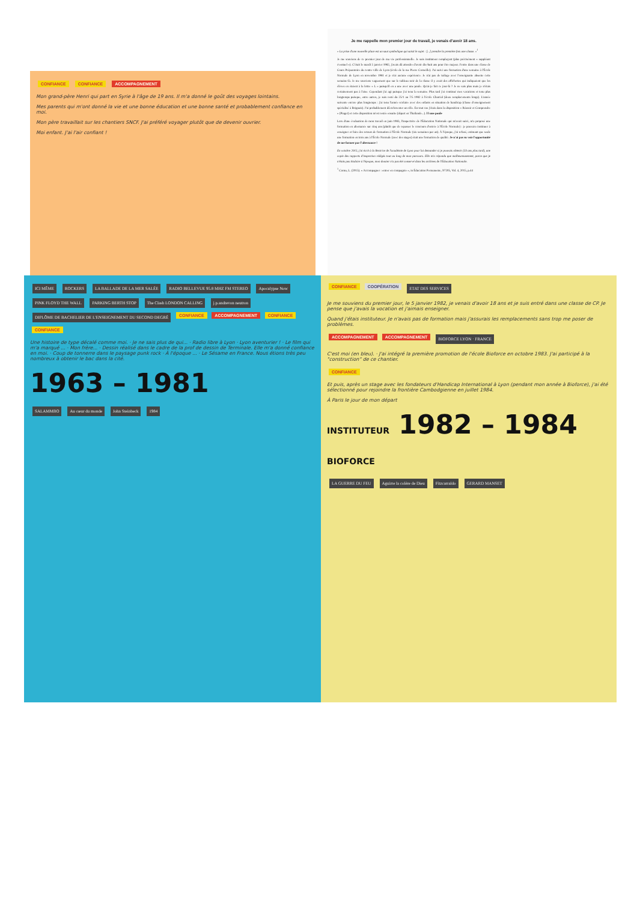CONFIANCE CONFIANCE ACCOMPAGNEMENT
Mon grand-père Henri qui part en Syrie à l'âge de 19 ans. Il m'a donné le goût des voyages lointains.
Mes parents qui m'ont donné la vie et une bonne éducation et une bonne santé et probablement confiance en moi.
Mon père travaillait sur les chantiers SNCF. J'ai préféré voyager plutôt que de devenir ouvrier.
Moi enfant. J'ai l'air confiant !
Je me rappelle mon premier jour de travail, je venais d'avoir 18 ans.
« La prise d'une nouvelle place est un saut symbolique qui saisit le sujet : [...] prendre la première fois une classe. »<sup>1</sup>
Je me souviens de ce premier jour de ma vie professionnelle. Je suis instituteur remplaçant (plus précisément « suppléant éventuel »). C'était le mardi 5 janvier 1982, j'avais dû attendre d'avoir dix-huit ans pour être majeur. J'entre dans une classe de Cours Préparatoire du centre-ville de Lyon (école de la rue Pierre Corneille). J'ai suivi une formation d'une semaine à l'École Normale de Lyon en novembre 1981 et je n'ai aucune expérience. Je n'ai pas de tuilage avec l'enseignante absente cette semaine-là. Je me souviens vaguement que sur le tableau noir de la classe il y avait des affichettes qui indiquaient que les élèves en étaient à la lettre « L » puisqu'il en a une avec une poule. Qu'ai-je fait ce jour-là ? Je ne sais plus mais je n'étais certainement pas à l'aise. Cependant j'ai agi puisque j'ai tenu la semaine. Plus tard j'ai continué mes vacations et tenu plus longtemps puisque, entre autres, je suis resté du 25/1 au 7/5 1982 à l'école Charrial (deux remplacements longs). L'année suivante encore plus longtemps : j'ai tenu l'année scolaire avec des enfants en situation de handicap (classe d'enseignement spécialisé à Brignais). J'ai probablement dû m'inventer un rôle. En tout cas j'étais dans la disposition « Réussir et Comprendre » (Piaget) et cette disposition m'est restée ensuite (départ en Thaïlande...). l l une poule
Lors d'une évaluation de mon travail en juin 1983, l'inspectrice de l'Éducation Nationale qui m'avait suivi, m'a proposé une formation en alternance sur cinq ans (plutôt que de repasser le concours d'entrée à l'École Normale) : je pouvais continuer à enseigner et faire des retours de formation à l'École Normale (six semaines par an). À l'époque, j'ai refusé, estimant que seule une formation en trois ans à l'École Normale (avec des stages) était une formation de qualité. Je n'ai pas su voir l'opportunité de me former par l'alternance !
En octobre 2015, j'ai écrit à la Rectrice de l'académie de Lyon pour lui demander si je pouvais obtenir (33 ans plus tard), une copie des rapports d'inspection rédigés tout au long de mon parcours. Elle m'a répondu que malheureusement, parce que je n'étais pas titulaire à l'époque, mon dossier n'a pas été conservé dans les archives de l'Éducation Nationale.
<sup>1</sup> Cornu, L. (2015). « Accompagner : entrer en compagnie », in Éducation Permanente, N°205, Vol. 4, 2015, p.44
ICI MÊME ROCKERS LA BALLADE DE LA MER SALÉE RADIO BELLEVUE 95.8 MHZ FM STEREO Apocalypse Now PINK FLOYD THE WALL PARKING BERTH STOP The Clash LONDON CALLING j.p.andrevon neutron DIPLÔME DE BACHELIER DE L'ENSEIGNEMENT DU SECOND DEGRÉ CONFIANCE ACCOMPAGNEMENT CONFIANCE CONFIANCE
Une histoire de type décalé comme moi. · Je ne sais plus de qui... · Radio libre à Lyon · Lyon aventurier ! · Le film qui m'a marqué ... · Mon frère... · Dessin réalisé dans le cadre de la prof de dessin de Terminale. Elle m'a donné confiance en moi. · Coup de tonnerre dans le paysage punk rock · À l'époque ... · Le Sésame en France. Nous étions très peu nombreux à obtenir le bac dans la cité.
1963 – 1981
SALAMMBO Au cœur du monde John Steinbeck 1984
CONFIANCE COOPÉRATION
ETAT DES SERVICES
Je me souviens du premier jour, le 5 janvier 1982, je venais d'avoir 18 ans et je suis entré dans une classe de CP. Je pense que j'avais la vocation et j'aimais enseigner.
Quand j'étais instituteur. Je n'avais pas de formation mais j'assurais les remplacements sans trop me poser de problèmes.
ACCOMPAGNEMENT ACCOMPAGNEMENT BIOFORCE LYON · FRANCE
C'est moi (en bleu). · J'ai intégré la première promotion de l'école Bioforce en octobre 1983. J'ai participé à la "construction" de ce chantier.
CONFIANCE
Et puis, après un stage avec les fondateurs d'Handicap International à Lyon (pendant mon année à Bioforce), j'ai été sélectionné pour rejoindre la frontière Cambodgienne en juillet 1984.
À Paris le jour de mon départ
INSTITUTEUR 1982 – 1984 BIOFORCE
LA GUERRE DU FEU Aguirre la colère de Dieu Fitzcarraldo GERARD MANSET